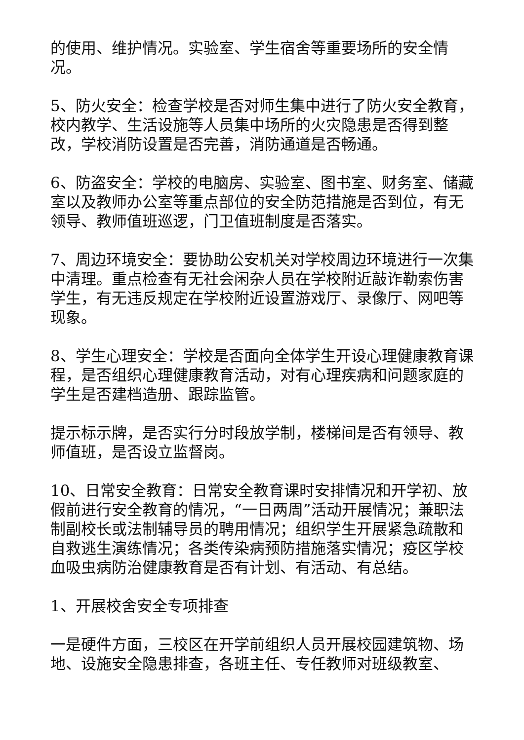的使用、维护情况。实验室、学生宿舍等重要场所的安全情况。
5、防火安全：检查学校是否对师生集中进行了防火安全教育，校内教学、生活设施等人员集中场所的火灾隐患是否得到整改，学校消防设置是否完善，消防通道是否畅通。
6、防盗安全：学校的电脑房、实验室、图书室、财务室、储藏室以及教师办公室等重点部位的安全防范措施是否到位，有无领导、教师值班巡逻，门卫值班制度是否落实。
7、周边环境安全：要协助公安机关对学校周边环境进行一次集中清理。重点检查有无社会闲杂人员在学校附近敲诈勒索伤害学生，有无违反规定在学校附近设置游戏厅、录像厅、网吧等现象。
8、学生心理安全：学校是否面向全体学生开设心理健康教育课程，是否组织心理健康教育活动，对有心理疾病和问题家庭的学生是否建档造册、跟踪监管。
提示标示牌，是否实行分时段放学制，楼梯间是否有领导、教师值班，是否设立监督岗。
10、日常安全教育：日常安全教育课时安排情况和开学初、放假前进行安全教育的情况，“一日两周”活动开展情况；兼职法制副校长或法制辅导员的聘用情况；组织学生开展紧急疏散和自救逃生演练情况；各类传染病预防措施落实情况；疫区学校血吸虫病防治健康教育是否有计划、有活动、有总结。
1、开展校舍安全专项排查
一是硬件方面，三校区在开学前组织人员开展校园建筑物、场地、设施安全隐患排查，各班主任、专任教师对班级教室、